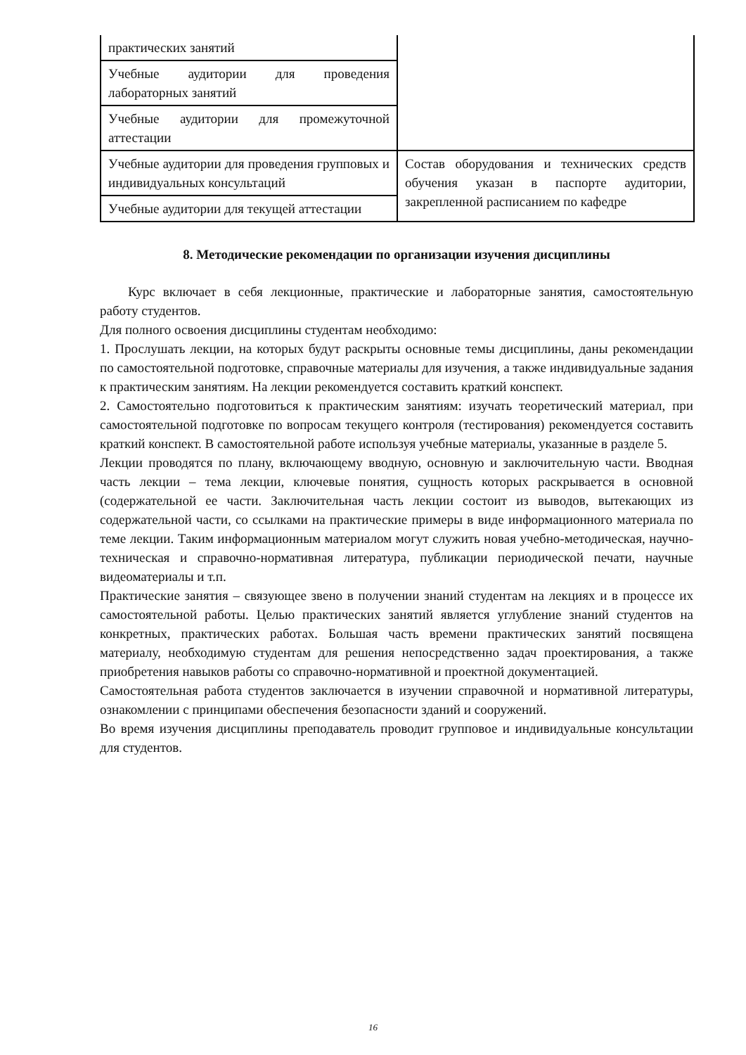| практических занятий | |
| Учебные аудитории для проведения лабораторных занятий | |
| Учебные аудитории для промежуточной аттестации | |
| Учебные аудитории для проведения групповых и индивидуальных консультаций | Состав оборудования и технических средств обучения указан в паспорте аудитории, закрепленной расписанием по кафедре |
| Учебные аудитории для текущей аттестации | |
8. Методические рекомендации по организации изучения дисциплины
Курс включает в себя лекционные, практические и лабораторные занятия, самостоятельную работу студентов.
Для полного освоения дисциплины студентам необходимо:
1. Прослушать лекции, на которых будут раскрыты основные темы дисциплины, даны рекомендации по самостоятельной подготовке, справочные материалы для изучения, а также индивидуальные задания к практическим занятиям. На лекции рекомендуется составить краткий конспект.
2. Самостоятельно подготовиться к практическим занятиям: изучать теоретический материал, при самостоятельной подготовке по вопросам текущего контроля (тестирования) рекомендуется составить краткий конспект. В самостоятельной работе используя учебные материалы, указанные в разделе 5.
Лекции проводятся по плану, включающему вводную, основную и заключительную части. Вводная часть лекции – тема лекции, ключевые понятия, сущность которых раскрывается в основной (содержательной ее части. Заключительная часть лекции состоит из выводов, вытекающих из содержательной части, со ссылками на практические примеры в виде информационного материала по теме лекции. Таким информационным материалом могут служить новая учебно-методическая, научно-техническая и справочно-нормативная литература, публикации периодической печати, научные видеоматериалы и т.п.
Практические занятия – связующее звено в получении знаний студентам на лекциях и в процессе их самостоятельной работы. Целью практических занятий является углубление знаний студентов на конкретных, практических работах. Большая часть времени практических занятий посвящена материалу, необходимую студентам для решения непосредственно задач проектирования, а также приобретения навыков работы со справочно-нормативной и проектной документацией.
Самостоятельная работа студентов заключается в изучении справочной и нормативной литературы, ознакомлении с принципами обеспечения безопасности зданий и сооружений.
Во время изучения дисциплины преподаватель проводит групповое и индивидуальные консультации для студентов.
16